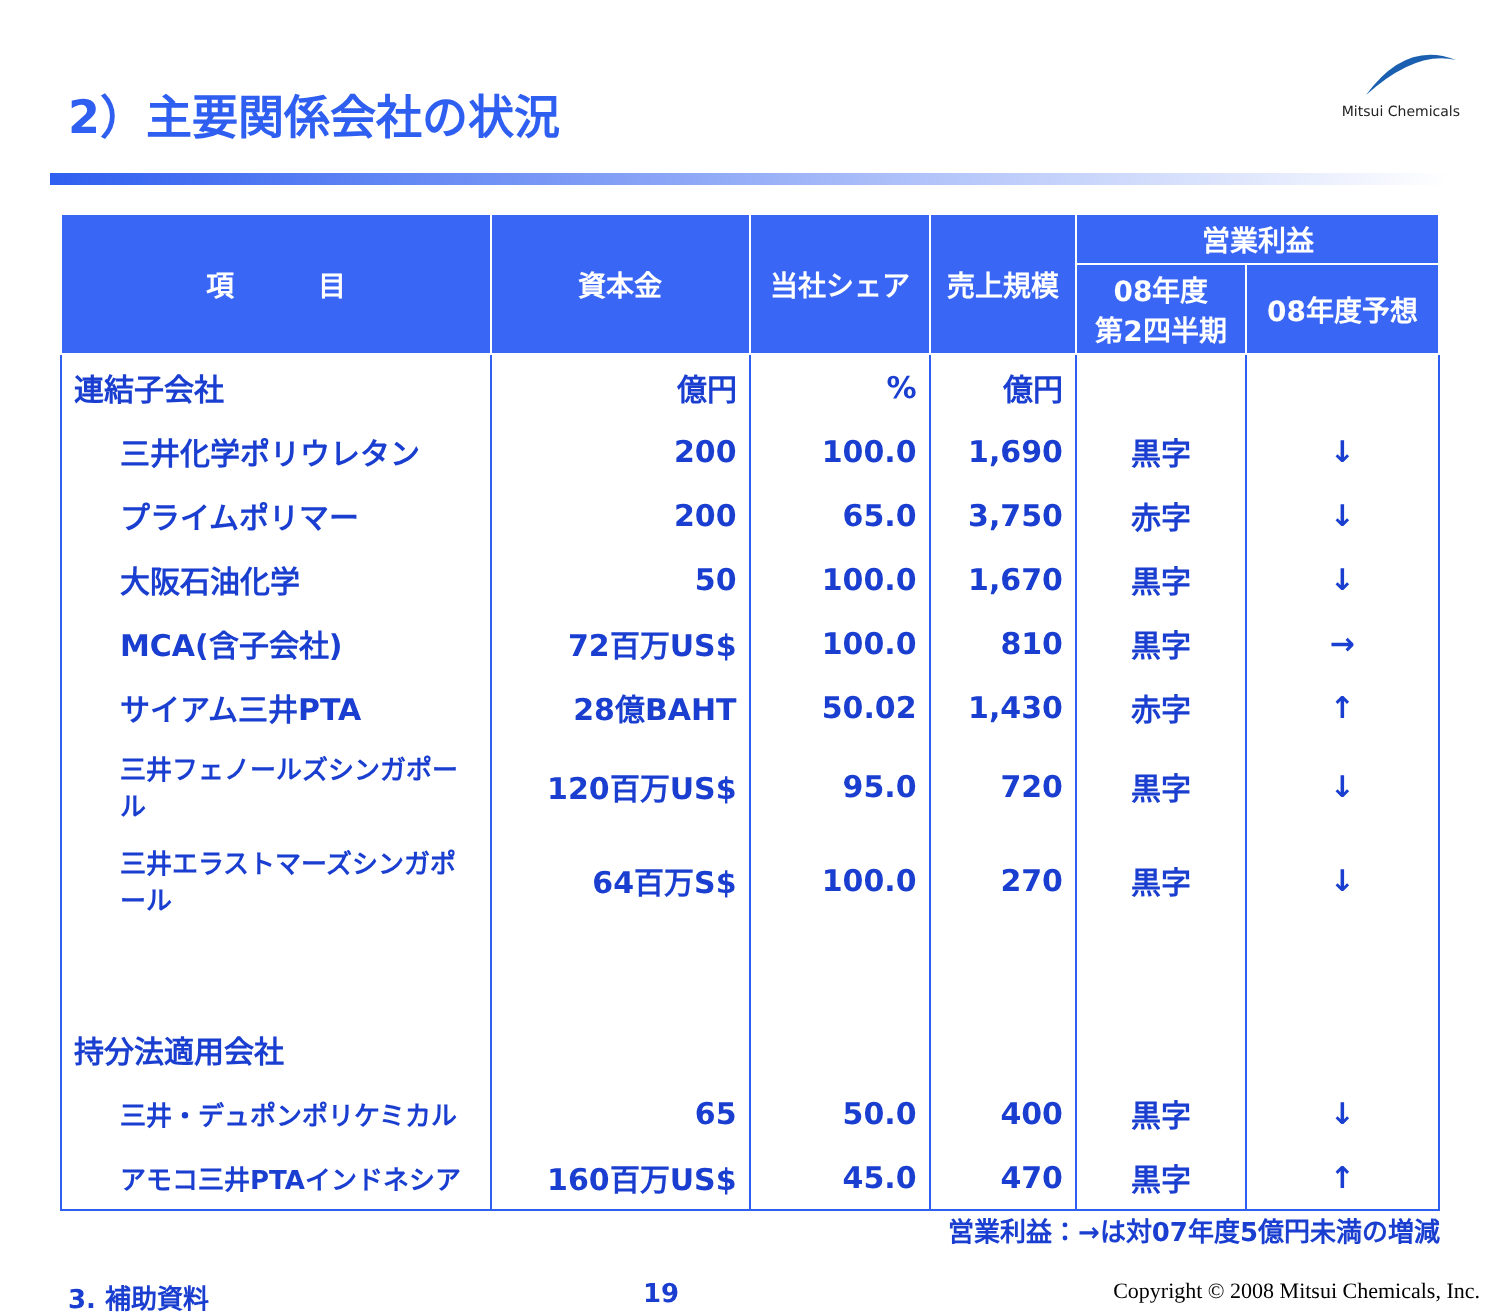2）主要関係会社の状況
Mitsui Chemicals
| 項 目 | 資本金 | 当社シェア | 売上規模 | 営業利益 | |
| --- | --- | --- | --- | --- | --- |
| | | | | 08年度 第2四半期 | 08年度予想 |
| 連結子会社 | 億円 | % | 億円 | | |
| 三井化学ポリウレタン | 200 | 100.0 | 1,690 | 黒字 | ↓ |
| プライムポリマー | 200 | 65.0 | 3,750 | 赤字 | ↓ |
| 大阪石油化学 | 50 | 100.0 | 1,670 | 黒字 | ↓ |
| MCA(含子会社) | 72百万US$ | 100.0 | 810 | 黒字 | → |
| サイアム三井PTA | 28億BAHT | 50.02 | 1,430 | 赤字 | ↑ |
| 三井フェノールズシンガポール | 120百万US$ | 95.0 | 720 | 黒字 | ↓ |
| 三井エラストマーズシンガポール | 64百万S$ | 100.0 | 270 | 黒字 | ↓ |
| 持分法適用会社 | | | | | |
| 三井・デュポンポリケミカル | 65 | 50.0 | 400 | 黒字 | ↓ |
| アモコ三井PTAインドネシア | 160百万US$ | 45.0 | 470 | 黒字 | ↑ |
営業利益：→は対07年度5億円未満の増減
3. 補助資料 19 Copyright © 2008 Mitsui Chemicals, Inc.